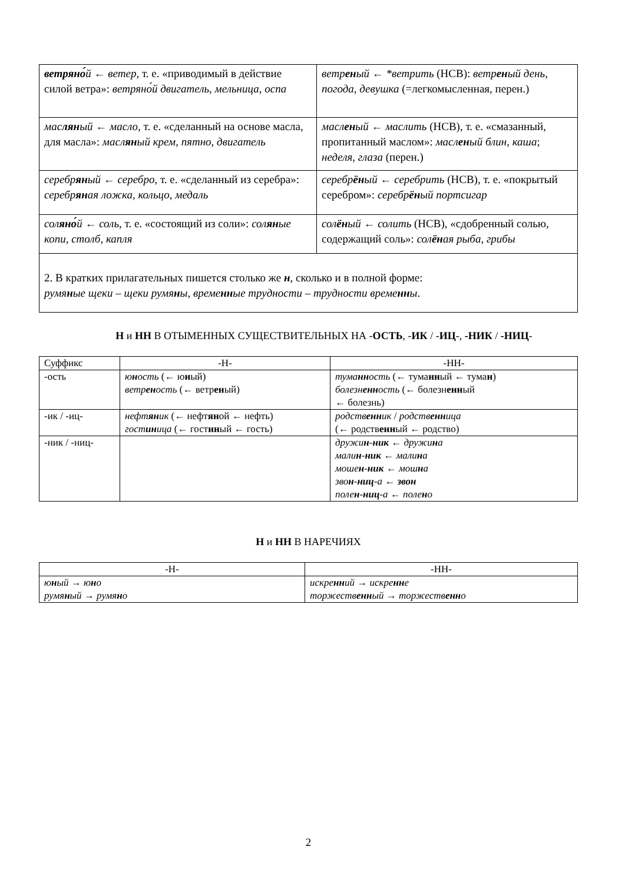| ветряно́ й ← ветер , т. е. «приводимый в действие силой ветра»: ветряно́й двигатель , мельница , оспа | ветр ен ый ← *ветрить (НСВ): ветр ен ый день , погода , девушка (=легкомысленная, перен.) |
| мас лян ый ← масло , т. е. «сделанный на основе масла, для масла»: масл ян ый крем , пятно , двигатель | масл ен ый ← маслить (НСВ), т. е. «смазанный, пропитанный маслом»: масл ен ый блин , каша ; неделя , глаза (перен.) |
| серебр ян ый ← серебро , т. е. «сделанный из серебра»: серебр ян ая ложка , кольцо , медаль | серебр ён ый ← серебрить (НСВ), т. е. «покрытый серебром»: серебр ён ый портсигар |
| сол яно́ й ← соль , т. е. «состоящий из соли»: сол ян ые копи , столб , капля | сол ён ый ← солить (НСВ), «сдобренный солью, содержащий соль»: сол ён ая рыба , грибы |
| 2. В кратких прилагательных пишется столько же н , сколько и в полной форме: румя н ые щеки – щеки румя н ы , време нн ые трудности – трудности време нн ы . | |
Н и НН В ОТЫМЕННЫХ СУЩЕСТВИТЕЛЬНЫХ НА -ОСТЬ, -ИК / -ИЦ-, -НИК / -НИЦ-
| Суффикс | -Н- | -НН- |
| -ость | ю н ость (← ю н ый) ветр ен ость (← ветр ен ый) | тума нн ость (← тума нн ый ← тума н ) болезн енн ость (← болезн енн ый ← болезнь) |
| -ик / -иц- | нефт ян ик (← нефт ян ой ← нефть) гост ин ица (← гост ин ый ← гость) | родств енн ик / родств енн ица (← родств енн ый ← родство) |
| -ник / -ниц- | | дружи н - ник ← дружи н а мали н - ник ← мали н а моше н - ник ← мош н а зво н - ниц -а ← звон поле н - ниц -а ← поле н о |
Н и НН В НАРЕЧИЯХ
| -Н- | -НН- |
| ю н ый → ю н о румя н ый → румя н о | искре нн ий → искре нн е торжеств енн ый → торжеств енн о |
2